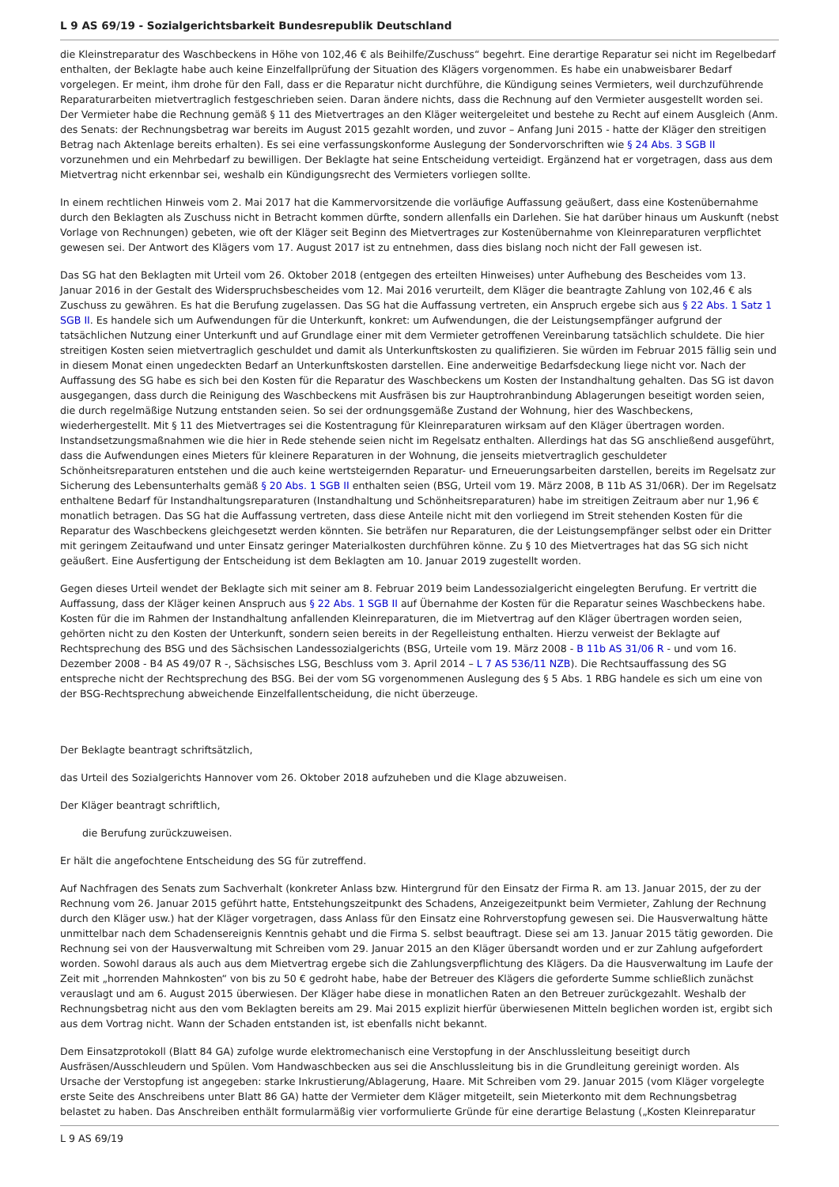L 9 AS 69/19 - Sozialgerichtsbarkeit Bundesrepublik Deutschland
die Kleinstreparatur des Waschbeckens in Höhe von 102,46 € als Beihilfe/Zuschuss“ begehrt. Eine derartige Reparatur sei nicht im Regelbedarf enthalten, der Beklagte habe auch keine Einzelfallprüfung der Situation des Klägers vorgenommen. Es habe ein unabweisbarer Bedarf vorgelegen. Er meint, ihm drohe für den Fall, dass er die Reparatur nicht durchführe, die Kündigung seines Vermieters, weil durchzuführende Reparaturarbeiten mietvertraglich festgeschrieben seien. Daran ändere nichts, dass die Rechnung auf den Vermieter ausgestellt worden sei. Der Vermieter habe die Rechnung gemäß § 11 des Mietvertrages an den Kläger weitergeleitet und bestehe zu Recht auf einem Ausgleich (Anm. des Senats: der Rechnungsbetrag war bereits im August 2015 gezahlt worden, und zuvor – Anfang Juni 2015 - hatte der Kläger den streitigen Betrag nach Aktenlage bereits erhalten). Es sei eine verfassungskonforme Auslegung der Sondervorschriften wie § 24 Abs. 3 SGB II vorzunehmen und ein Mehrbedarf zu bewilligen. Der Beklagte hat seine Entscheidung verteidigt. Ergänzend hat er vorgetragen, dass aus dem Mietvertrag nicht erkennbar sei, weshalb ein Kündigungsrecht des Vermieters vorliegen sollte.
In einem rechtlichen Hinweis vom 2. Mai 2017 hat die Kammervorsitzende die vorläufige Auffassung geäußert, dass eine Kostenübernahme durch den Beklagten als Zuschuss nicht in Betracht kommen dürfte, sondern allenfalls ein Darlehen. Sie hat darüber hinaus um Auskunft (nebst Vorlage von Rechnungen) gebeten, wie oft der Kläger seit Beginn des Mietvertrages zur Kostenübernahme von Kleinreparaturen verpflichtet gewesen sei. Der Antwort des Klägers vom 17. August 2017 ist zu entnehmen, dass dies bislang noch nicht der Fall gewesen ist.
Das SG hat den Beklagten mit Urteil vom 26. Oktober 2018 (entgegen des erteilten Hinweises) unter Aufhebung des Bescheides vom 13. Januar 2016 in der Gestalt des Widerspruchsbescheides vom 12. Mai 2016 verurteilt, dem Kläger die beantragte Zahlung von 102,46 € als Zuschuss zu gewähren. Es hat die Berufung zugelassen. Das SG hat die Auffassung vertreten, ein Anspruch ergebe sich aus § 22 Abs. 1 Satz 1 SGB II. Es handele sich um Aufwendungen für die Unterkunft, konkret: um Aufwendungen, die der Leistungsempfänger aufgrund der tatsächlichen Nutzung einer Unterkunft und auf Grundlage einer mit dem Vermieter getroffenen Vereinbarung tatsächlich schuldete. Die hier streitigen Kosten seien mietvertraglich geschuldet und damit als Unterkunftskosten zu qualifizieren. Sie würden im Februar 2015 fällig sein und in diesem Monat einen ungedeckten Bedarf an Unterkunftskosten darstellen. Eine anderweitige Bedarfsdeckung liege nicht vor. Nach der Auffassung des SG habe es sich bei den Kosten für die Reparatur des Waschbeckens um Kosten der Instandhaltung gehalten. Das SG ist davon ausgegangen, dass durch die Reinigung des Waschbeckens mit Ausfräsen bis zur Hauptrohranbindung Ablagerungen beseitigt worden seien, die durch regelmäßige Nutzung entstanden seien. So sei der ordnungsgemäße Zustand der Wohnung, hier des Waschbeckens, wiederhergestellt. Mit § 11 des Mietvertrages sei die Kostentragung für Kleinreparaturen wirksam auf den Kläger übertragen worden. Instandsetzungsmaßnahmen wie die hier in Rede stehende seien nicht im Regelsatz enthalten. Allerdings hat das SG anschließend ausgeführt, dass die Aufwendungen eines Mieters für kleinere Reparaturen in der Wohnung, die jenseits mietvertraglich geschuldeter Schönheitsreparaturen entstehen und die auch keine wertsteigernden Reparatur- und Erneuerungsarbeiten darstellen, bereits im Regelsatz zur Sicherung des Lebensunterhalts gemäß § 20 Abs. 1 SGB II enthalten seien (BSG, Urteil vom 19. März 2008, B 11b AS 31/06R). Der im Regelsatz enthaltene Bedarf für Instandhaltungsreparaturen (Instandhaltung und Schönheitsreparaturen) habe im streitigen Zeitraum aber nur 1,96 € monatlich betragen. Das SG hat die Auffassung vertreten, dass diese Anteile nicht mit den vorliegend im Streit stehenden Kosten für die Reparatur des Waschbeckens gleichgesetzt werden könnten. Sie beträfen nur Reparaturen, die der Leistungsempfänger selbst oder ein Dritter mit geringem Zeitaufwand und unter Einsatz geringer Materialkosten durchführen könne. Zu § 10 des Mietvertrages hat das SG sich nicht geäußert. Eine Ausfertigung der Entscheidung ist dem Beklagten am 10. Januar 2019 zugestellt worden.
Gegen dieses Urteil wendet der Beklagte sich mit seiner am 8. Februar 2019 beim Landessozialgericht eingelegten Berufung. Er vertritt die Auffassung, dass der Kläger keinen Anspruch aus § 22 Abs. 1 SGB II auf Übernahme der Kosten für die Reparatur seines Waschbeckens habe. Kosten für die im Rahmen der Instandhaltung anfallenden Kleinreparaturen, die im Mietvertrag auf den Kläger übertragen worden seien, gehörten nicht zu den Kosten der Unterkunft, sondern seien bereits in der Regelleistung enthalten. Hierzu verweist der Beklagte auf Rechtsprechung des BSG und des Sächsischen Landessozialgerichts (BSG, Urteile vom 19. März 2008 - B 11b AS 31/06 R - und vom 16. Dezember 2008 - B4 AS 49/07 R -, Sächsisches LSG, Beschluss vom 3. April 2014 – L 7 AS 536/11 NZB). Die Rechtsauffassung des SG entspreche nicht der Rechtsprechung des BSG. Bei der vom SG vorgenommenen Auslegung des § 5 Abs. 1 RBG handele es sich um eine von der BSG-Rechtsprechung abweichende Einzelfallentscheidung, die nicht überzeuge.
Der Beklagte beantragt schriftsätzlich,
das Urteil des Sozialgerichts Hannover vom 26. Oktober 2018 aufzuheben und die Klage abzuweisen.
Der Kläger beantragt schriftlich,
die Berufung zurückzuweisen.
Er hält die angefochtene Entscheidung des SG für zutreffend.
Auf Nachfragen des Senats zum Sachverhalt (konkreter Anlass bzw. Hintergrund für den Einsatz der Firma R. am 13. Januar 2015, der zu der Rechnung vom 26. Januar 2015 geführt hatte, Entstehungszeitpunkt des Schadens, Anzeigezeitpunkt beim Vermieter, Zahlung der Rechnung durch den Kläger usw.) hat der Kläger vorgetragen, dass Anlass für den Einsatz eine Rohrverstopfung gewesen sei. Die Hausverwaltung hätte unmittelbar nach dem Schadensereignis Kenntnis gehabt und die Firma S. selbst beauftragt. Diese sei am 13. Januar 2015 tätig geworden. Die Rechnung sei von der Hausverwaltung mit Schreiben vom 29. Januar 2015 an den Kläger übersandt worden und er zur Zahlung aufgefordert worden. Sowohl daraus als auch aus dem Mietvertrag ergebe sich die Zahlungsverpflichtung des Klägers. Da die Hausverwaltung im Laufe der Zeit mit „horrenden Mahnkosten“ von bis zu 50 € gedroht habe, habe der Betreuer des Klägers die geforderte Summe schließlich zunächst verauslagt und am 6. August 2015 überwiesen. Der Kläger habe diese in monatlichen Raten an den Betreuer zurückgezahlt. Weshalb der Rechnungsbetrag nicht aus den vom Beklagten bereits am 29. Mai 2015 explizit hierfür überwiesenen Mitteln beglichen worden ist, ergibt sich aus dem Vortrag nicht. Wann der Schaden entstanden ist, ist ebenfalls nicht bekannt.
Dem Einsatzprotokoll (Blatt 84 GA) zufolge wurde elektromechanisch eine Verstopfung in der Anschlussleitung beseitigt durch Ausfräsen/Ausschleudern und Spülen. Vom Handwaschbecken aus sei die Anschlussleitung bis in die Grundleitung gereinigt worden. Als Ursache der Verstopfung ist angegeben: starke Inkrustierung/Ablagerung, Haare. Mit Schreiben vom 29. Januar 2015 (vom Kläger vorgelegte erste Seite des Anschreibens unter Blatt 86 GA) hatte der Vermieter dem Kläger mitgeteilt, sein Mieterkonto mit dem Rechnungsbetrag belastet zu haben. Das Anschreiben enthält formularmäßig vier vorformulierte Gründe für eine derartige Belastung („Kosten Kleinreparatur
L 9 AS 69/19